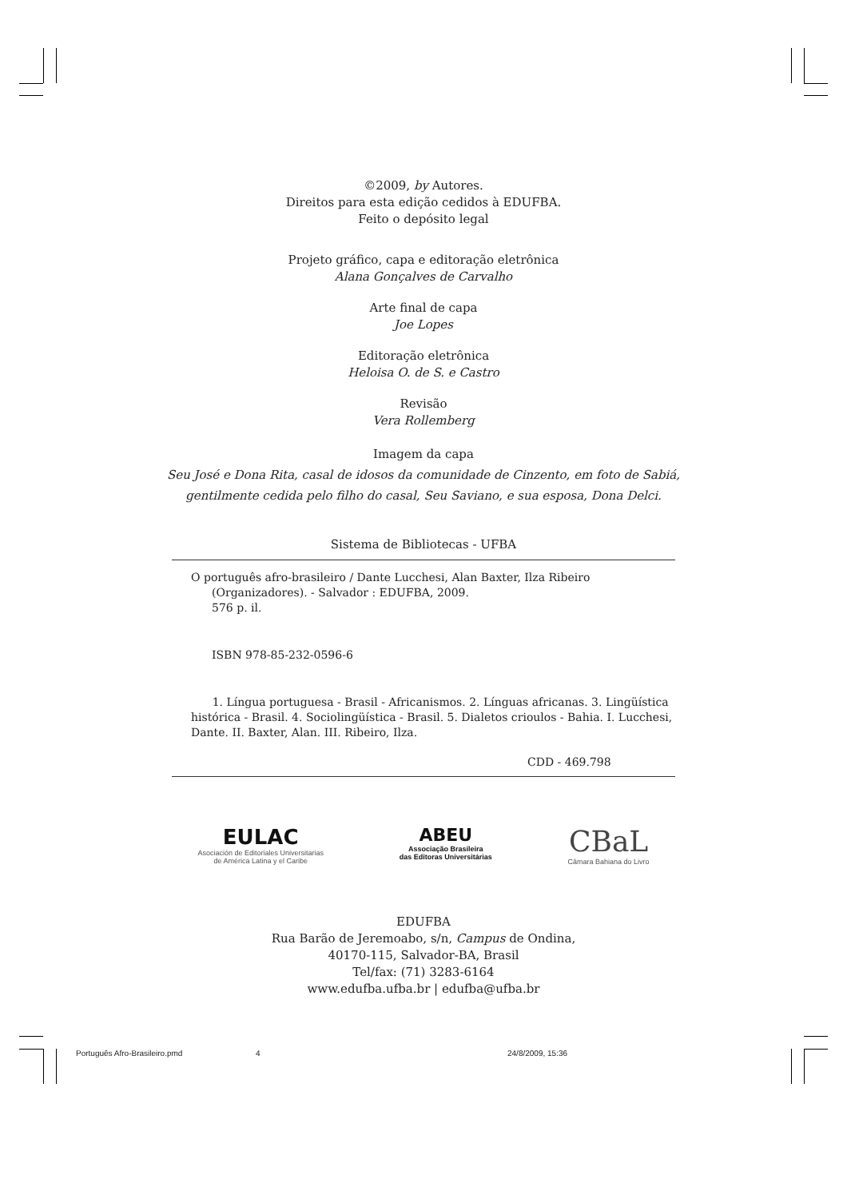©2009, by Autores.
Direitos para esta edição cedidos à EDUFBA.
Feito o depósito legal
Projeto gráfico, capa e editoração eletrônica
Alana Gonçalves de Carvalho
Arte final de capa
Joe Lopes
Editoração eletrônica
Heloisa O. de S. e Castro
Revisão
Vera Rollemberg
Imagem da capa
Seu José e Dona Rita, casal de idosos da comunidade de Cinzento, em foto de Sabiá,
gentilmente cedida pelo filho do casal, Seu Saviano, e sua esposa, Dona Delci.
Sistema de Bibliotecas - UFBA
O português afro-brasileiro / Dante Lucchesi, Alan Baxter, Ilza Ribeiro
(Organizadores). - Salvador : EDUFBA, 2009.
576 p. il.
ISBN 978-85-232-0596-6
1. Língua portuguesa - Brasil - Africanismos. 2. Línguas africanas. 3. Lingüística histórica - Brasil. 4. Sociolingüística - Brasil. 5. Dialetos crioulos - Bahia. I. Lucchesi, Dante. II. Baxter, Alan. III. Ribeiro, Ilza.
CDD - 469.798
EULAC
Asociación de Editoriales Universitarias
de América Latina y el Caribe
ABEU
Associação Brasileira
das Editoras Universitárias
CBaL
Câmara Bahiana do Livro
EDUFBA
Rua Barão de Jeremoabo, s/n, Campus de Ondina,
40170-115, Salvador-BA, Brasil
Tel/fax: (71) 3283-6164
www.edufba.ufba.br | edufba@ufba.br
Português Afro-Brasileiro.pmd 4 24/8/2009, 15:36